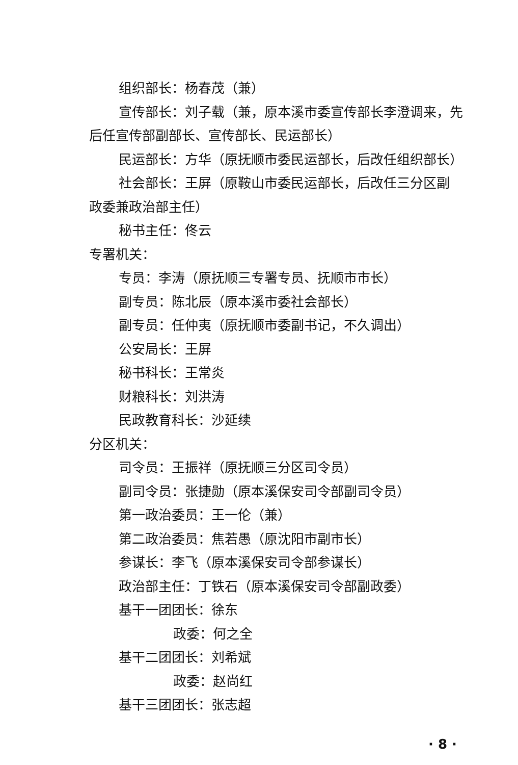组织部长：杨春茂（兼）
宣传部长：刘子载（兼，原本溪市委宣传部长李澄调来，先
后任宣传部副部长、宣传部长、民运部长）
民运部长：方华（原抚顺市委民运部长，后改任组织部长）
社会部长：王屏（原鞍山市委民运部长，后改任三分区副
政委兼政治部主任）
秘书主任：佟云
专署机关：
专员：李涛（原抚顺三专署专员、抚顺市市长）
副专员：陈北辰（原本溪市委社会部长）
副专员：任仲夷（原抚顺市委副书记，不久调出）
公安局长：王屏
秘书科长：王常炎
财粮科长：刘洪涛
民政教育科长：沙延续
分区机关：
司令员：王振祥（原抚顺三分区司令员）
副司令员：张捷勋（原本溪保安司令部副司令员）
第一政治委员：王一伦（兼）
第二政治委员：焦若愚（原沈阳市副市长）
参谋长：李飞（原本溪保安司令部参谋长）
政治部主任：丁铁石（原本溪保安司令部副政委）
基干一团团长：徐东
政委：何之全
基干二团团长：刘希斌
政委：赵尚红
基干三团团长：张志超
· 8 ·